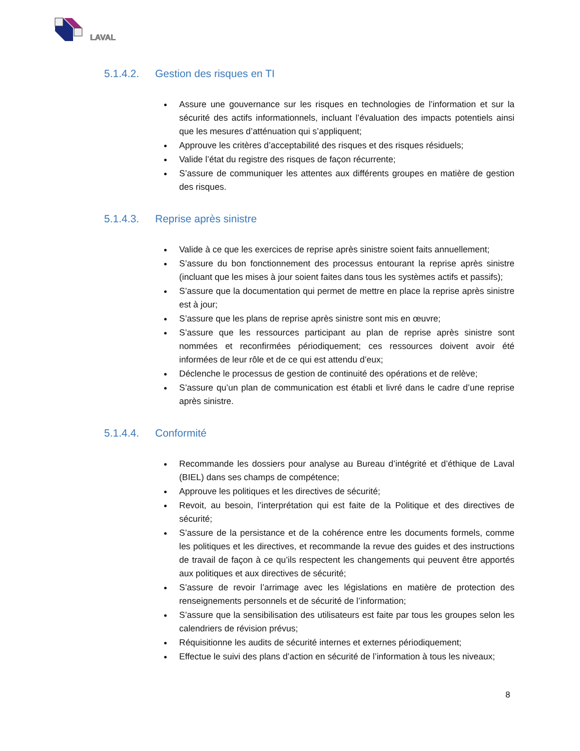LAVAL
5.1.4.2. Gestion des risques en TI
Assure une gouvernance sur les risques en technologies de l’information et sur la sécurité des actifs informationnels, incluant l’évaluation des impacts potentiels ainsi que les mesures d’atténuation qui s’appliquent;
Approuve les critères d’acceptabilité des risques et des risques résiduels;
Valide l’état du registre des risques de façon récurrente;
S’assure de communiquer les attentes aux différents groupes en matière de gestion des risques.
5.1.4.3. Reprise après sinistre
Valide à ce que les exercices de reprise après sinistre soient faits annuellement;
S’assure du bon fonctionnement des processus entourant la reprise après sinistre (incluant que les mises à jour soient faites dans tous les systèmes actifs et passifs);
S’assure que la documentation qui permet de mettre en place la reprise après sinistre est à jour;
S’assure que les plans de reprise après sinistre sont mis en œuvre;
S’assure que les ressources participant au plan de reprise après sinistre sont nommées et reconfirmées périodiquement; ces ressources doivent avoir été informées de leur rôle et de ce qui est attendu d’eux;
Déclenche le processus de gestion de continuité des opérations et de relève;
S’assure qu’un plan de communication est établi et livré dans le cadre d’une reprise après sinistre.
5.1.4.4. Conformité
Recommande les dossiers pour analyse au Bureau d’intégrité et d’éthique de Laval (BIEL) dans ses champs de compétence;
Approuve les politiques et les directives de sécurité;
Revoit, au besoin, l’interprétation qui est faite de la Politique et des directives de sécurité;
S’assure de la persistance et de la cohérence entre les documents formels, comme les politiques et les directives, et recommande la revue des guides et des instructions de travail de façon à ce qu’ils respectent les changements qui peuvent être apportés aux politiques et aux directives de sécurité;
S’assure de revoir l’arrimage avec les législations en matière de protection des renseignements personnels et de sécurité de l’information;
S’assure que la sensibilisation des utilisateurs est faite par tous les groupes selon les calendriers de révision prévus;
Réquisitionne les audits de sécurité internes et externes périodiquement;
Effectue le suivi des plans d’action en sécurité de l’information à tous les niveaux;
8